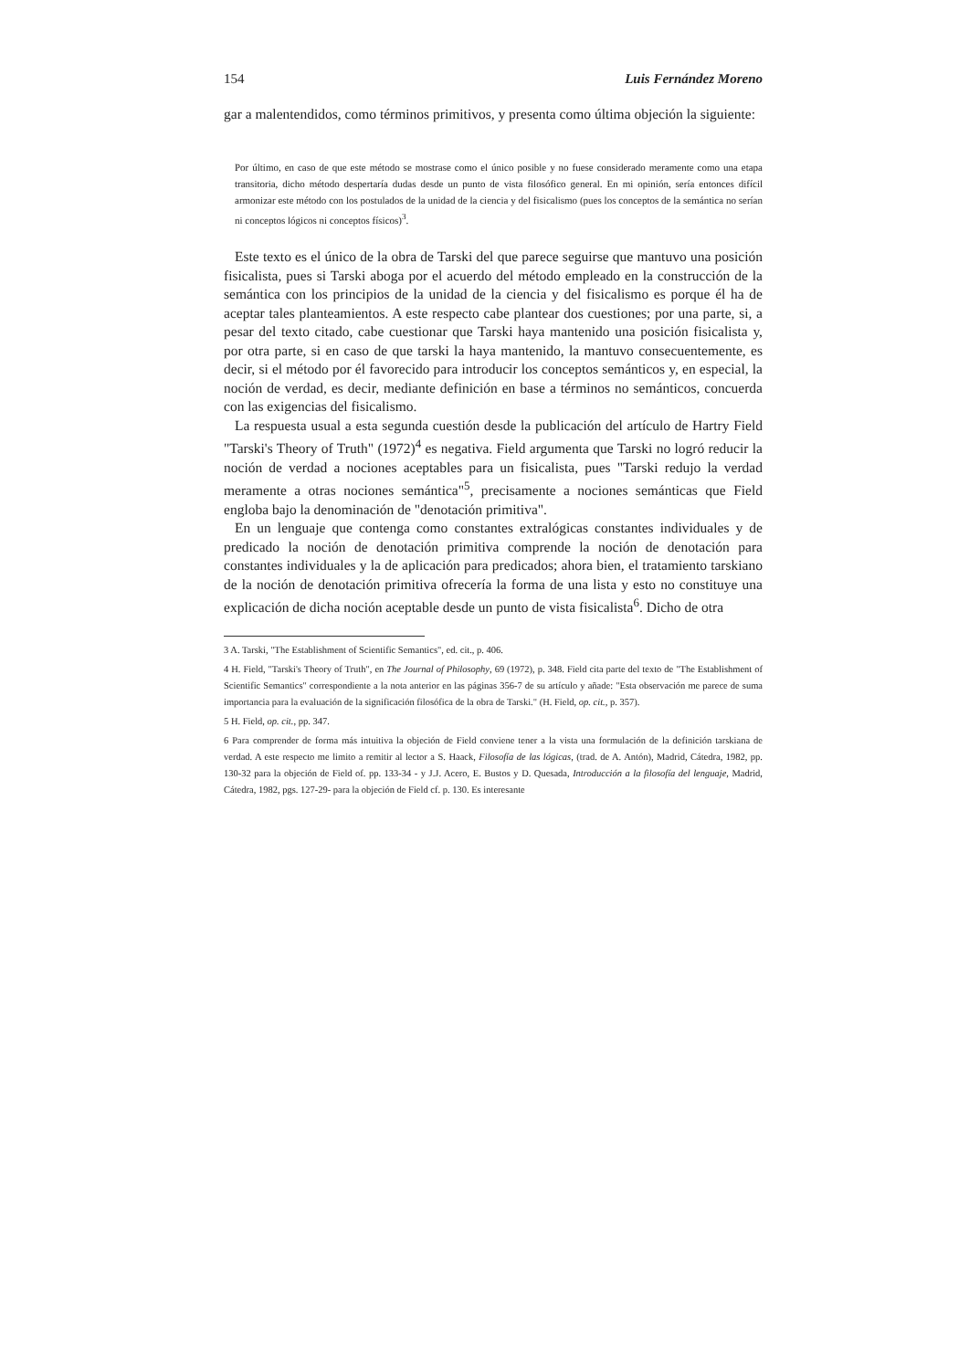154 Luis Fernández Moreno
gar a malentendidos, como términos primitivos, y presenta como última objeción la siguiente:
Por último, en caso de que este método se mostrase como el único posible y no fuese considerado meramente como una etapa transitoria, dicho método despertaría dudas desde un punto de vista filosófico general. En mi opinión, sería entonces difícil armonizar este método con los postulados de la unidad de la ciencia y del fisicalismo (pues los conceptos de la semántica no serían ni conceptos lógicos ni conceptos físicos)<sup>3</sup>.
Este texto es el único de la obra de Tarski del que parece seguirse que mantuvo una posición fisicalista, pues si Tarski aboga por el acuerdo del método empleado en la construcción de la semántica con los principios de la unidad de la ciencia y del fisicalismo es porque él ha de aceptar tales planteamientos. A este respecto cabe plantear dos cuestiones; por una parte, si, a pesar del texto citado, cabe cuestionar que Tarski haya mantenido una posición fisicalista y, por otra parte, si en caso de que tarski la haya mantenido, la mantuvo consecuentemente, es decir, si el método por él favorecido para introducir los conceptos semánticos y, en especial, la noción de verdad, es decir, mediante definición en base a términos no semánticos, concuerda con las exigencias del fisicalismo.
La respuesta usual a esta segunda cuestión desde la publicación del artículo de Hartry Field "Tarski's Theory of Truth" (1972)<sup>4</sup> es negativa. Field argumenta que Tarski no logró reducir la noción de verdad a nociones aceptables para un fisicalista, pues "Tarski redujo la verdad meramente a otras nociones semántica"<sup>5</sup>, precisamente a nociones semánticas que Field engloba bajo la denominación de "denotación primitiva".
En un lenguaje que contenga como constantes extralógicas constantes individuales y de predicado la noción de denotación primitiva comprende la noción de denotación para constantes individuales y la de aplicación para predicados; ahora bien, el tratamiento tarskiano de la noción de denotación primitiva ofrecería la forma de una lista y esto no constituye una explicación de dicha noción aceptable desde un punto de vista fisicalista<sup>6</sup>. Dicho de otra
3 A. Tarski, "The Establishment of Scientific Semantics", ed. cit., p. 406.
4 H. Field, "Tarski's Theory of Truth", en The Journal of Philosophy, 69 (1972), p. 348. Field cita parte del texto de "The Establishment of Scientific Semantics" correspondiente a la nota anterior en las páginas 356-7 de su artículo y añade: "Esta observación me parece de suma importancia para la evaluación de la significación filosófica de la obra de Tarski." (H. Field, op. cit., p. 357).
5 H. Field, op. cit., pp. 347.
6 Para comprender de forma más intuitiva la objeción de Field conviene tener a la vista una formulación de la definición tarskiana de verdad. A este respecto me limito a remitir al lector a S. Haack, Filosofía de las lógicas, (trad. de A. Antón), Madrid, Cátedra, 1982, pp. 130-32 para la objeción de Field of. pp. 133-34 - y J.J. Acero, E. Bustos y D. Quesada, Introducción a la filosofía del lenguaje, Madrid, Cátedra, 1982, pgs. 127-29- para la objeción de Field cf. p. 130. Es interesante